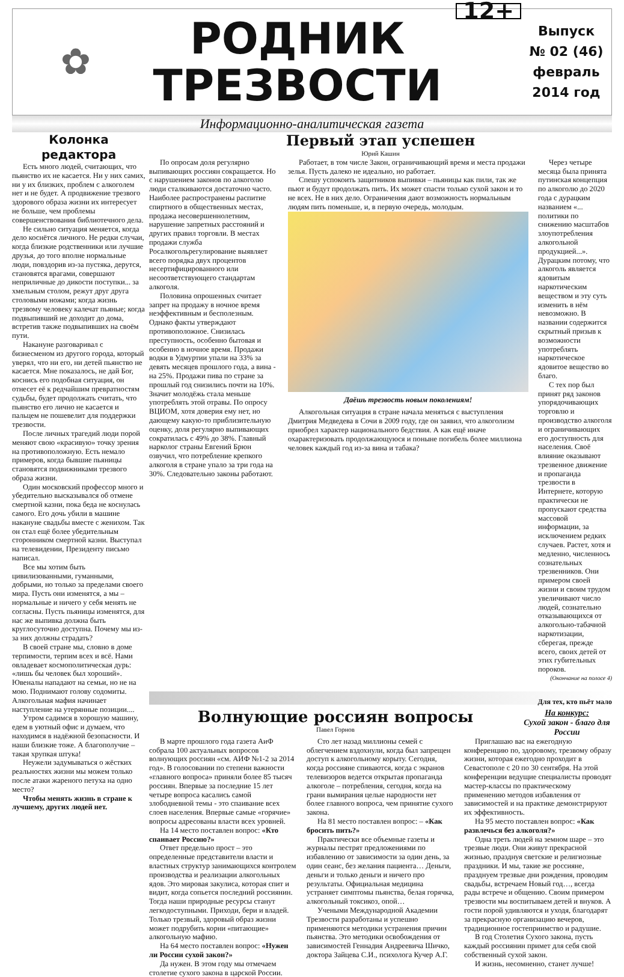✿
РОДНИК
ТРЕЗВОСТИ
12+
Выпуск
№ 02 (46)
февраль
2014 год
Информационно-аналитическая газета
Колонка
редактора
Есть много людей, считающих, что пьянство их не касается. Ни у них самих, ни у их близких, проблем с алкоголем нет и не будет. А продвижение трезвого здорового образа жизни их интересует не больше, чем проблемы совершенствования библиотечного дела.
Не сильно ситуация меняется, когда дело коснётся личного. Не редки случаи, когда близкие родственники или лучшие друзья, до того вполне нормальные люди, повздорив из-за пустяка, дерутся, становятся врагами, совершают неприличные до дикости поступки... за хмельным столом, режут друг друга столовыми ножами; когда жизнь трезвому человеку калечат пьяные; когда подвыпивший не доходит до дома, встретив также подвыпивших на своём пути.
Накануне разговаривал с бизнесменом из другого города, который уверял, что ни его, ни детей пьянство не касается. Мне показалось, не дай Бог, коснись его подобная ситуация, он отнесет её к редчайшим превратностям судьбы, будет продолжать считать, что пьянство его лично не касается и пальцем не пошевелит для поддержки трезвости.
После личных трагедий люди порой меняют свою «красивую» точку зрения на противоположную. Есть немало примеров, когда бывшие пьяницы становятся подвижниками трезвого образа жизни.
Один московский профессор много и убедительно высказывался об отмене смертной казни, пока беда не коснулась самого. Его дочь убили в машине накануне свадьбы вместе с женихом. Так он стал ещё более убедительным сторонником смертной казни. Выступал на телевидении, Президенту письмо написал.
Все мы хотим быть цивилизованными, гуманными, добрыми, но только за пределами своего мира. Пусть они изменятся, а мы – нормальные и ничего у себя менять не согласны. Пусть пьяницы изменятся, для нас же выпивка должна быть круглосуточно доступна. Почему мы из-за них должны страдать?
В своей стране мы, словно в доме терпимости, терпим всех и всё. Нами овладевает космополитическая дурь: «лишь бы человек был хороший». Ювеналы нападают на семьи, но не на мою. Поднимают голову содомиты. Алкогольная мафия начинает наступление на утерянные позиции....
Утром садимся в хорошую машину, едем в уютный офис и думаем, что находимся в надёжной безопасности. И наши близкие тоже. А благополучие – такая хрупкая штука!
Неужели задумываться о жёстких реальностях жизни мы можем только после атаки жареного петуха на одно место?
Чтобы менять жизнь в стране к лучшему, других людей нет.
Первый этап успешен
Юрий Кашин
По опросам доля регулярно выпивающих россиян сокращается. Но с нарушением законов по алкоголю люди сталкиваются достаточно часто. Наиболее распространены распитие спиртного в общественных местах, продажа несовершеннолетним, нарушение запретных расстояний и других правил торговли. В местах продажи служба Росалкогольрегулирование выявляет всего порядка двух процентов несертифицированного или несоответствующего стандартам алкоголя.
Половина опрошенных считает запрет на продажу в ночное время неэффективным и бесполезным. Однако факты утверждают противоположное. Снизилась преступность, особенно бытовая и особенно в ночное время. Продажи водки в Удмуртии упали на 33% за девять месяцев прошлого года, а вина - на 25%. Продажи пива по стране за прошлый год снизились почти на 10%. Значит молодёжь стала меньше употреблять этой отравы. По опросу ВЦИОМ, хотя доверия ему нет, но дающему какую-то приблизительную оценку, доля регулярно выпивающих сократилась с 49% до 38%. Главный нарколог страны Евгений Брюн озвучил, что потребление крепкого алкоголя в стране упало за три года на 30%. Следовательно законы работают.
Работает, в том числе Закон, ограничивающий время и места продажи зелья. Пусть далеко не идеально, но работает.
Спешу успокоить защитников выпивки – пьяницы как пили, так же пьют и будут продолжать пить. Их может спасти только сухой закон и то не всех. Не в них дело. Ограничения дают возможность нормальным людям пить поменьше, и, в первую очередь, молодым.
Даёшь трезвость новым поколениям!
Алкогольная ситуация в стране начала меняться с выступления Дмитрия Медведева в Сочи в 2009 году, где он заявил, что алкоголизм приобрел характер национального бедствия. А как ещё иначе охарактеризовать продолжающуюся и поныне погибель более миллиона человек каждый год из-за вина и табака?
Через четыре месяца была принята путинская концепция по алкоголю до 2020 года с дурацким названием «... политики по снижению масштабов злоупотребления алкогольной продукцией...». Дурацким потому, что алкоголь является ядовитым наркотическим веществом и эту суть изменить в нём невозможно. В названии содержится скрытный призыв к возможности употреблять наркотическое ядовитое вещество во благо.
С тех пор был принят ряд законов упорядочивающих торговлю и производство алкоголя и ограничивающих его доступность для населения. Своё влияние оказывают трезвенное движение и пропаганда трезвости в Интернете, которую практически не пропускают средства массовой информации, за исключением редких случаев. Растет, хотя и медленно, численнось сознательных трезвенников. Они примером своей жизни и своим трудом увеличивают число людей, сознательно отказывающихся от алкогольно-табачной наркотизации, сберегая, прежде всего, своих детей от этих губительных пороков.
(Окончание на полосе 4)
Для тех, кто пьёт мало
Волнующие россиян вопросы
Павел Горнов
На конкурс:
Сухой закон - благо для России
В марте прошлого года газета АиФ собрала 100 актуальных вопросов волнующих россиян «см. АИФ №1-2 за 2014 год». В голосовании по степени важности «главного вопроса» приняли более 85 тысяч россиян. Впервые за последние 15 лет четыре вопроса касались самой злободневной темы - это спаивание всех слоев населения. Впервые самые «горячие» вопросы адресованы власти всех уровней.
На 14 место поставлен вопрос: «Кто спаивает Россию?»
Ответ предельно прост – это определенные представители власти и властных структур занимающихся контролем производства и реализации алкогольных ядов. Это мировая закулиса, которая спит и видит, когда сопьется последний россиянин. Тогда наши природные ресурсы станут легкодоступными. Приходи, бери и владей. Только трезвый, здоровый образ жизни может подрубить корни «питающие» алкогольную мафию.
На 64 место поставлен вопрос: «Нужен ли России сухой закон?»
Да нужен. В этом году мы отмечаем столетие сухого закона в царской России.
Сто лет назад миллионы семей с облегчением вздохнули, когда был запрещен доступ к алкогольному корыту. Сегодня, когда россияне спиваются, когда с экранов телевизоров ведется открытая пропаганда алкоголе – потребления, сегодня, когда на грани вымирания целые народности нет более главного вопроса, чем принятие сухого закона.
На 81 место поставлен вопрос: – «Как бросить пить?»
Практически все объемные газеты и журналы пестрят предложениями по избавлению от зависимости за один день, за один сеанс, без желания пациента… Деньги, деньги и только деньги и ничего про результаты. Официальная медицина устраняет симптомы пьянства, белая горячка, алкогольный токсикоз, опой…
Учеными Международной Академии Трезвости разработаны и успешно применяются методики устранения причин пьянства. Это методики освобождения от зависимостей Геннадия Андреевича Шичко, доктора Зайцева С.И., психолога Кучер А.Г.
Приглашаю вас на ежегодную конференцию по, здоровому, трезвому образу жизни, которая ежегодно проходит в Севастополе с 20 по 30 сентября. На этой конференции ведущие специалисты проводят мастер-классы по практическому применению методов избавления от зависимостей и на практике демонстрируют их эффективность.
На 95 место поставлен вопрос: «Как развлечься без алкоголя?»
Одна треть людей на земном шаре – это трезвые люди. Они живут прекрасной жизнью, празднуя светские и религиозные праздники. И мы, такие же россияне, празднуем трезвые дни рождения, проводим свадьбы, встречаем Новый год…, всегда рады встрече и общению. Своим примером трезвости мы воспитываем детей и внуков. А гости порой удивляются и уходя, благодарят за прекрасную организацию вечеров, традиционное гостеприимство и радушие.
В год Столетия Сухого закона, пусть каждый россиянин примет для себя свой собственный сухой закон.
И жизнь, несомненно, станет лучше!